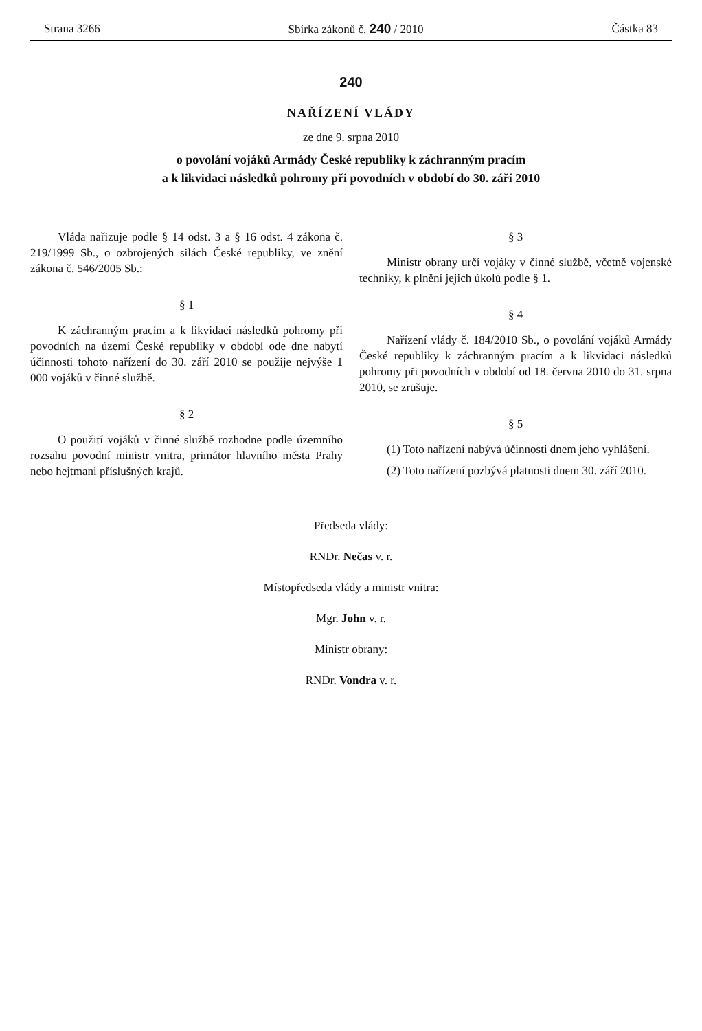Strana 3266 Sbírka zákonů č. 240 / 2010 Částka 83
240
NAŘÍZENÍ VLÁDY
ze dne 9. srpna 2010
o povolání vojáků Armády České republiky k záchranným pracím
a k likvidaci následků pohromy při povodních v období do 30. září 2010
Vláda nařizuje podle § 14 odst. 3 a § 16 odst. 4 zákona č. 219/1999 Sb., o ozbrojených silách České republiky, ve znění zákona č. 546/2005 Sb.:
§ 1
K záchranným pracím a k likvidaci následků pohromy při povodních na území České republiky v období ode dne nabytí účinnosti tohoto nařízení do 30. září 2010 se použije nejvýše 1 000 vojáků v činné službě.
§ 2
O použití vojáků v činné službě rozhodne podle územního rozsahu povodní ministr vnitra, primátor hlavního města Prahy nebo hejtmani příslušných krajů.
§ 3
Ministr obrany určí vojáky v činné službě, včetně vojenské techniky, k plnění jejich úkolů podle § 1.
§ 4
Nařízení vlády č. 184/2010 Sb., o povolání vojáků Armády České republiky k záchranným pracím a k likvidaci následků pohromy při povodních v období od 18. června 2010 do 31. srpna 2010, se zrušuje.
§ 5
(1) Toto nařízení nabývá účinnosti dnem jeho vyhlášení.
(2) Toto nařízení pozbývá platnosti dnem 30. září 2010.
Předseda vlády:
RNDr. Nečas v. r.
Místopředseda vlády a ministr vnitra:
Mgr. John v. r.
Ministr obrany:
RNDr. Vondra v. r.